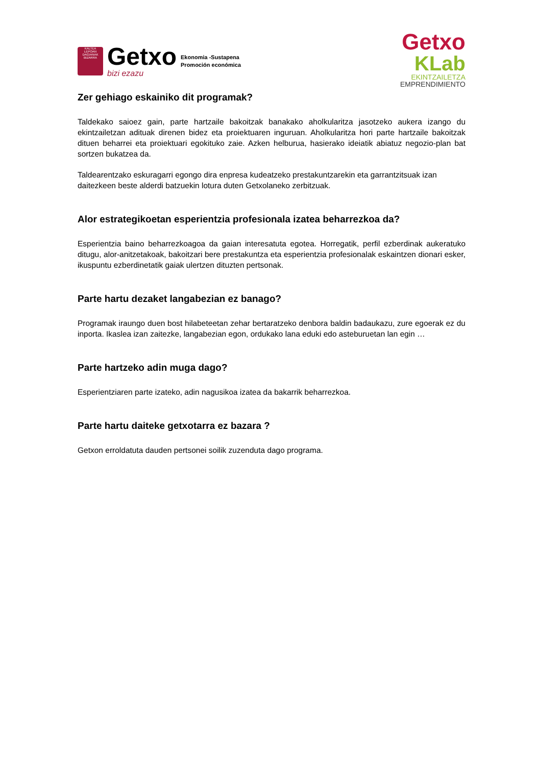KALTEA
LEPOAN DAGIANAK
BIZARRA
Getxo
bizi ezazu
Ekonomia -Sustapena
Promoción económica
Getxo
KLab
EKINTZAILETZA
EMPRENDIMIENTO
Zer gehiago eskainiko dit programak?
Taldekako saioez gain, parte hartzaile bakoitzak banakako aholkularitza jasotzeko aukera izango du ekintzailetzan adituak direnen bidez eta proiektuaren inguruan. Aholkularitza hori parte hartzaile bakoitzak dituen beharrei eta proiektuari egokituko zaie. Azken helburua, hasierako ideiatik abiatuz negozio-plan bat sortzen bukatzea da.
Taldearentzako eskuragarri egongo dira enpresa kudeatzeko prestakuntzarekin eta garrantzitsuak izan daitezkeen beste alderdi batzuekin lotura duten Getxolaneko zerbitzuak.
Alor estrategikoetan esperientzia profesionala izatea beharrezkoa da?
Esperientzia baino beharrezkoagoa da gaian interesatuta egotea. Horregatik, perfil ezberdinak aukeratuko ditugu, alor-anitzetakoak, bakoitzari bere prestakuntza eta esperientzia profesionalak eskaintzen dionari esker, ikuspuntu ezberdinetatik gaiak ulertzen dituzten pertsonak.
Parte hartu dezaket langabezian ez banago?
Programak iraungo duen bost hilabeteetan zehar bertaratzeko denbora baldin badaukazu, zure egoerak ez du inporta. Ikaslea izan zaitezke, langabezian egon, ordukako lana eduki edo asteburuetan lan egin …
Parte hartzeko adin muga dago?
Esperientziaren parte izateko, adin nagusikoa izatea da bakarrik beharrezkoa.
Parte hartu daiteke getxotarra ez bazara ?
Getxon erroldatuta dauden pertsonei soilik zuzenduta dago programa.